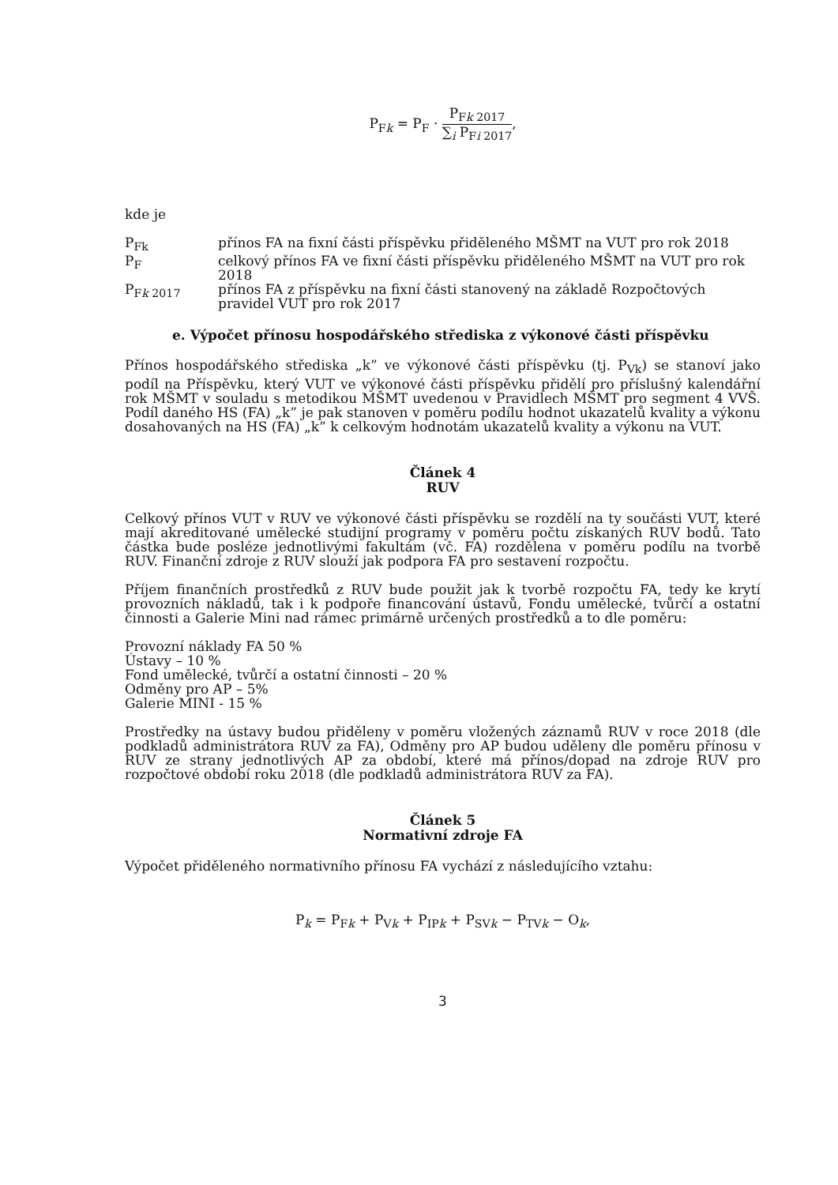P<sub>Fk</sub> = P<sub>F</sub> · P<sub>Fk 2017</sub> ∑<sub>i</sub> P<sub>Fi 2017</sub>,
kde je
P<sub>Fk</sub> přínos FA na fixní části příspěvku přiděleného MŠMT na VUT pro rok 2018
P<sub>F</sub> celkový přínos FA ve fixní části příspěvku přiděleného MŠMT na VUT pro rok 2018
P<sub>Fk 2017</sub> přínos FA z příspěvku na fixní části stanovený na základě Rozpočtových pravidel VUT pro rok 2017
e. Výpočet přínosu hospodářského střediska z výkonové části příspěvku
Přínos hospodářského střediska „k” ve výkonové části příspěvku (tj. P<sub>Vk</sub>) se stanoví jako podíl na Příspěvku, který VUT ve výkonové části příspěvku přidělí pro příslušný kalendářní rok MŠMT v souladu s metodikou MŠMT uvedenou v Pravidlech MŠMT pro segment 4 VVŠ. Podíl daného HS (FA) „k” je pak stanoven v poměru podílu hodnot ukazatelů kvality a výkonu dosahovaných na HS (FA) „k” k celkovým hodnotám ukazatelů kvality a výkonu na VUT.
Článek 4
RUV
Celkový přínos VUT v RUV ve výkonové části příspěvku se rozdělí na ty součásti VUT, které mají akreditované umělecké studijní programy v poměru počtu získaných RUV bodů. Tato částka bude posléze jednotlivými fakultám (vč. FA) rozdělena v poměru podílu na tvorbě RUV. Finanční zdroje z RUV slouží jak podpora FA pro sestavení rozpočtu.
Příjem finančních prostředků z RUV bude použit jak k tvorbě rozpočtu FA, tedy ke krytí provozních nákladů, tak i k podpoře financování ústavů, Fondu umělecké, tvůrčí a ostatní činnosti a Galerie Mini nad rámec primárně určených prostředků a to dle poměru:
Provozní náklady FA 50 %
Ústavy – 10 %
Fond umělecké, tvůrčí a ostatní činnosti – 20 %
Odměny pro AP – 5%
Galerie MINI - 15 %
Prostředky na ústavy budou přiděleny v poměru vložených záznamů RUV v roce 2018 (dle podkladů administrátora RUV za FA), Odměny pro AP budou uděleny dle poměru přínosu v RUV ze strany jednotlivých AP za období, které má přínos/dopad na zdroje RUV pro rozpočtové období roku 2018 (dle podkladů administrátora RUV za FA).
Článek 5
Normativní zdroje FA
Výpočet přiděleného normativního přínosu FA vychází z následujícího vztahu:
P<sub>k</sub> = P<sub>Fk</sub> + P<sub>Vk</sub> + P<sub>IPk</sub> + P<sub>SVk</sub> − P<sub>TVk</sub> − O<sub>k</sub>,
3